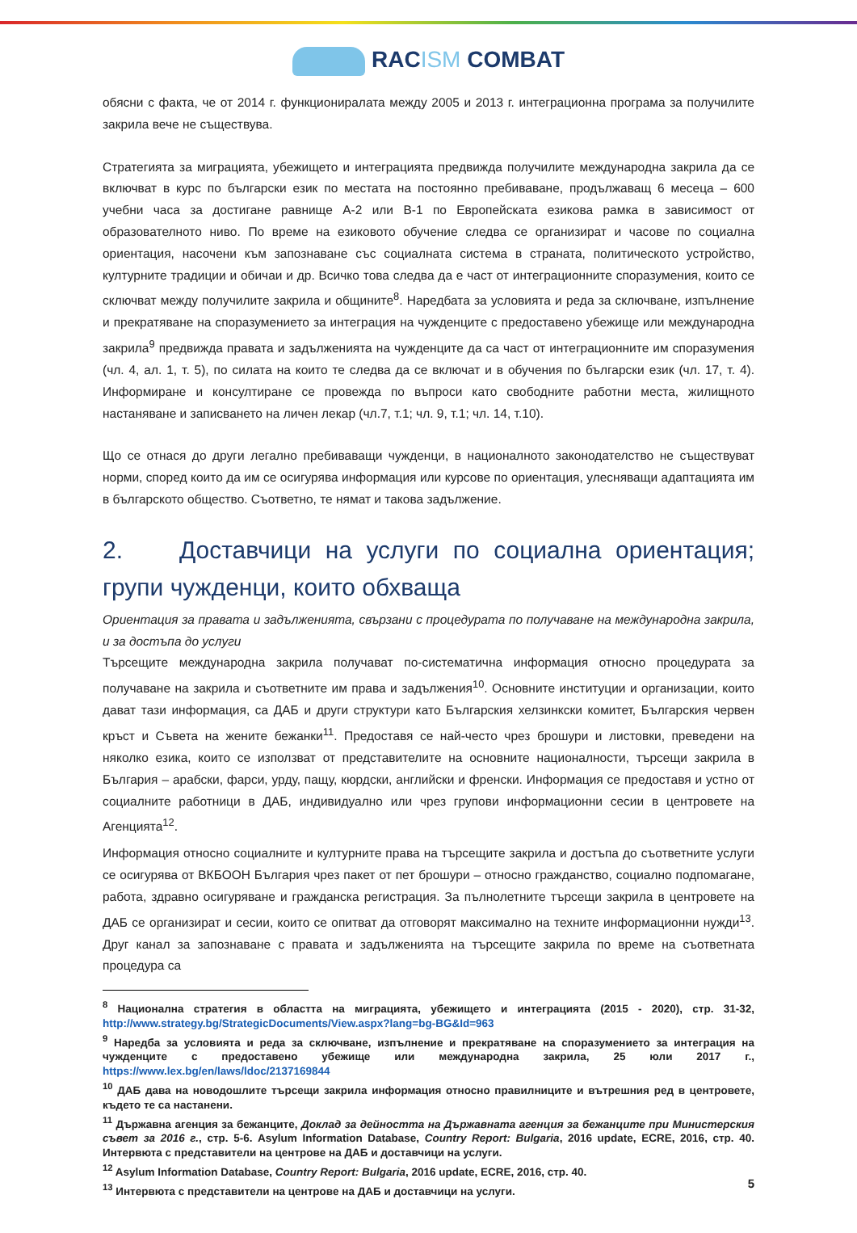RACISM COMBAT
обясни с факта, че от 2014 г. функционира­лата между 2005 и 2013 г. интеграционна програма за получилите закрила вече не съществува.
Стратегията за миграцията, убежището и интеграцията предвижда получилите международна закрила да се включват в курс по български език по местата на постоянно пребиваване, продължаващ 6 месеца – 600 учебни часа за достигане равнище А-2 или В-1 по Европейската езикова рамка в зависимост от образователното ниво. По време на езиковото обучение следва се организират и часове по социална ориентация, насочени към запознаване със социалната система в страната, политическото устройство, културните традиции и обичаи и др. Всичко това следва да е част от интеграционните споразумения, които се сключват между получилите закрила и общините<sup>8</sup>. Наредбата за условията и реда за сключване, изпълнение и прекратяване на споразумението за интеграция на чужденците с предоставено убежище или международна закрила<sup>9</sup> предвижда правата и задълженията на чужденците да са част от интеграционните им споразумения (чл. 4, ал. 1, т. 5), по силата на които те следва да се включат и в обучения по български език (чл. 17, т. 4). Информиране и консултиране се провежда по въпроси като свободните работни места, жилищното настаняване и записването на личен лекар (чл.7, т.1; чл. 9, т.1; чл. 14, т.10).
Що се отнася до други легално пребиваващи чужденци, в националното законодателство не съществуват норми, според които да им се осигурява информация или курсове по ориентация, улесняващи адаптацията им в българското общество. Съответно, те нямат и такова задължение.
2. Доставчици на услуги по социална ориентация; групи чужденци, които обхваща
Ориентация за правата и задълженията, свързани с процедурата по получаване на международна закрила, и за достъпа до услуги
Търсещите международна закрила получават по-систематична информация относно процедурата за получаване на закрила и съответните им права и задължения<sup>10</sup>. Основните институции и организации, които дават тази информация, са ДАБ и други структури като Българския хелзинкски комитет, Българския червен кръст и Съвета на жените бежанки<sup>11</sup>. Предоставя се най-често чрез брошури и листовки, преведени на няколко езика, които се използват от представителите на основните националности, търсещи закрила в България – арабски, фарси, урду, пащу, кюрдски, английски и френски. Информация се предоставя и устно от социалните работници в ДАБ, индивидуално или чрез групови информационни сесии в центровете на Агенцията<sup>12</sup>.
Информация относно социалните и културните права на търсещите закрила и достъпа до съответните услуги се осигурява от ВКБООН България чрез пакет от пет брошури – относно гражданство, социално подпомагане, работа, здравно осигуряване и гражданска регистрация. За пълнолетните търсещи закрила в центровете на ДАБ се организират и сесии, които се опитват да отговорят максимално на техните информационни нужди<sup>13</sup>. Друг канал за запознаване с правата и задълженията на търсещите закрила по време на съответната процедура са
<sup>8</sup> Национална стратегия в областта на миграцията, убежището и интеграцията (2015 - 2020), стр. 31-32, http://www.strategy.bg/StrategicDocuments/View.aspx?lang=bg-BG&Id=963
<sup>9</sup> Наредба за условията и реда за сключване, изпълнение и прекратяване на споразумението за интеграция на чужденците с предоставено убежище или международна закрила, 25 юли 2017 г., https://www.lex.bg/en/laws/ldoc/2137169844
<sup>10</sup> ДАБ дава на новодошлите търсещи закрила информация относно правилниците и вътрешния ред в центровете, където те са настанени.
<sup>11</sup> Държавна агенция за бежанците, Доклад за дейността на Държавната агенция за бежанците при Министерския съвет за 2016 г., стр. 5-6. Asylum Information Database, Country Report: Bulgaria, 2016 update, ECRE, 2016, стр. 40. Интервюта с представители на центрове на ДАБ и доставчици на услуги.
<sup>12</sup> Asylum Information Database, Country Report: Bulgaria, 2016 update, ECRE, 2016, стр. 40.
<sup>13</sup> Интервюта с представители на центрове на ДАБ и доставчици на услуги.
5